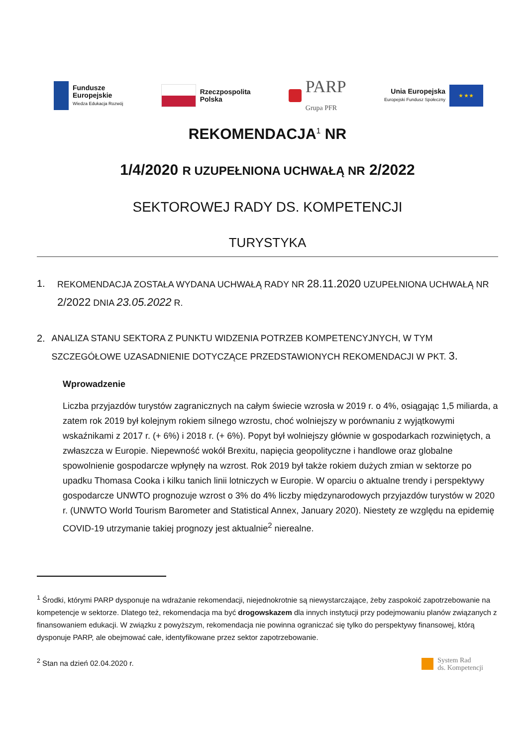Fundusze
Europejskie
Wiedza Edukacja Rozwój
Rzeczpospolita
Polska
PARP
Grupa PFR
Unia Europejska
Europejski Fundusz Społeczny
★ ★ ★
REKOMENDACJA<sup>1</sup> NR
1/4/2020 R UZUPEŁNIONA UCHWAŁĄ NR 2/2022
SEKTOROWEJ RADY DS. KOMPETENCJI
TURYSTYKA
1. REKOMENDACJA ZOSTAŁA WYDANA UCHWAŁĄ RADY NR 28.11.2020 UZUPEŁNIONA UCHWAŁĄ NR 2/2022 DNIA 23.05.2022 R.
2. ANALIZA STANU SEKTORA Z PUNKTU WIDZENIA POTRZEB KOMPETENCYJNYCH, W TYM SZCZEGÓŁOWE UZASADNIENIE DOTYCZĄCE PRZEDSTAWIONYCH REKOMENDACJI W PKT. 3.
Wprowadzenie
Liczba przyjazdów turystów zagranicznych na całym świecie wzrosła w 2019 r. o 4%, osiągając 1,5 miliarda, a zatem rok 2019 był kolejnym rokiem silnego wzrostu, choć wolniejszy w porównaniu z wyjątkowymi wskaźnikami z 2017 r. (+ 6%) i 2018 r. (+ 6%). Popyt był wolniejszy głównie w gospodarkach rozwiniętych, a zwłaszcza w Europie. Niepewność wokół Brexitu, napięcia geopolityczne i handlowe oraz globalne spowolnienie gospodarcze wpłynęły na wzrost. Rok 2019 był także rokiem dużych zmian w sektorze po upadku Thomasa Cooka i kilku tanich linii lotniczych w Europie. W oparciu o aktualne trendy i perspektywy gospodarcze UNWTO prognozuje wzrost o 3% do 4% liczby międzynarodowych przyjazdów turystów w 2020 r. (UNWTO World Tourism Barometer and Statistical Annex, January 2020). Niestety ze względu na epidemię COVID-19 utrzymanie takiej prognozy jest aktualnie<sup>2</sup> nierealne.
<sup>1</sup> Środki, którymi PARP dysponuje na wdrażanie rekomendacji, niejednokrotnie są niewystarczające, żeby zaspokoić zapotrzebowanie na kompetencje w sektorze. Dlatego też, rekomendacja ma być drogowskazem dla innych instytucji przy podejmowaniu planów związanych z finansowaniem edukacji. W związku z powyższym, rekomendacja nie powinna ograniczać się tylko do perspektywy finansowej, którą dysponuje PARP, ale obejmować całe, identyfikowane przez sektor zapotrzebowanie.
<sup>2</sup> Stan na dzień 02.04.2020 r.
System Rad
ds. Kompetencji